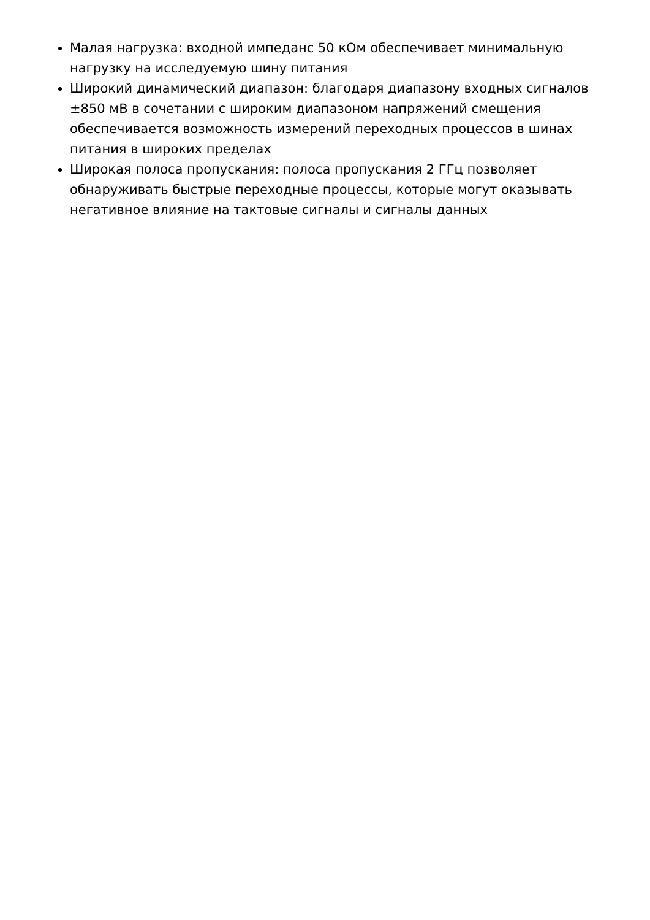Малая нагрузка: входной импеданс 50 кОм обеспечивает минимальную нагрузку на исследуемую шину питания
Широкий динамический диапазон: благодаря диапазону входных сигналов ±850 мВ в сочетании с широким диапазоном напряжений смещения обеспечивается возможность измерений переходных процессов в шинах питания в широких пределах
Широкая полоса пропускания: полоса пропускания 2 ГГц позволяет обнаруживать быстрые переходные процессы, которые могут оказывать негативное влияние на тактовые сигналы и сигналы данных